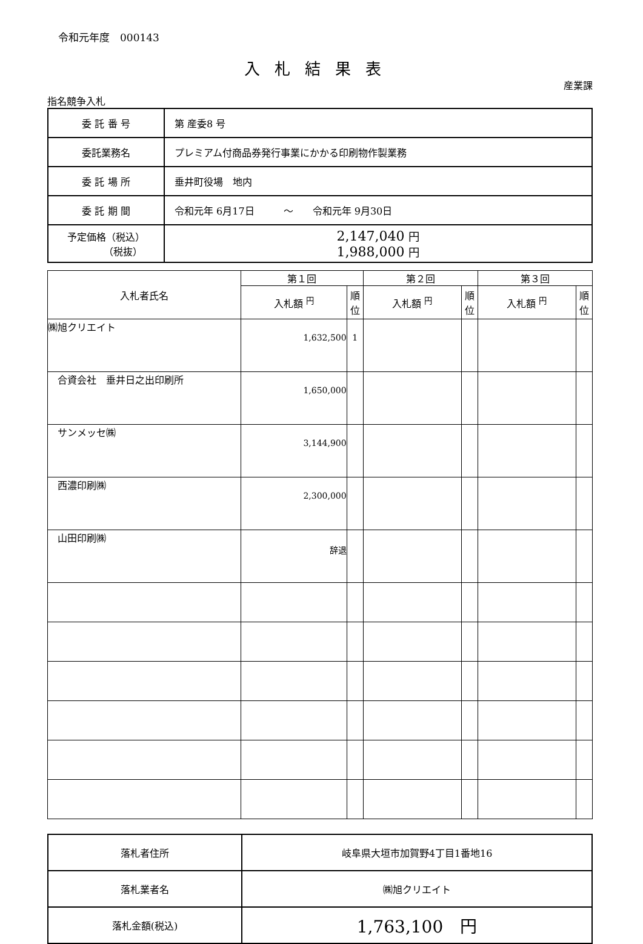令和元年度　000143
入札結果表
産業課
指名競争入札
| 委 託 番 号 | 第 産委8 号 |
| 委託業務名 | プレミアム付商品券発行事業にかかる印刷物作製業務 |
| 委 託 場 所 | 垂井町役場 地内 |
| 委 託 期 間 | 令和元年 6月17日 ～ 令和元年 9月30日 |
| 予定価格（税込） （税抜） | 2,147,040 円 1,988,000 円 |
| 入札者氏名 | 第１回 | | 第２回 | | 第３回 | |
| --- | --- | --- | --- | --- | --- | --- |
| | 入札額 <sup>円</sup> | 順位 | 入札額 <sup>円</sup> | 順位 | 入札額 <sup>円</sup> | 順位 |
| ㈱旭クリエイト | 1,632,500 | 1 | | | | |
| 合資会社 垂井日之出印刷所 | 1,650,000 | | | | | |
| サンメッセ㈱ | 3,144,900 | | | | | |
| 西濃印刷㈱ | 2,300,000 | | | | | |
| 山田印刷㈱ | 辞退 | | | | | |
| 落札者住所 | 岐阜県大垣市加賀野4丁目1番地16 |
| 落札業者名 | ㈱旭クリエイト |
| 落札金額(税込) | 1,763,100 円 |